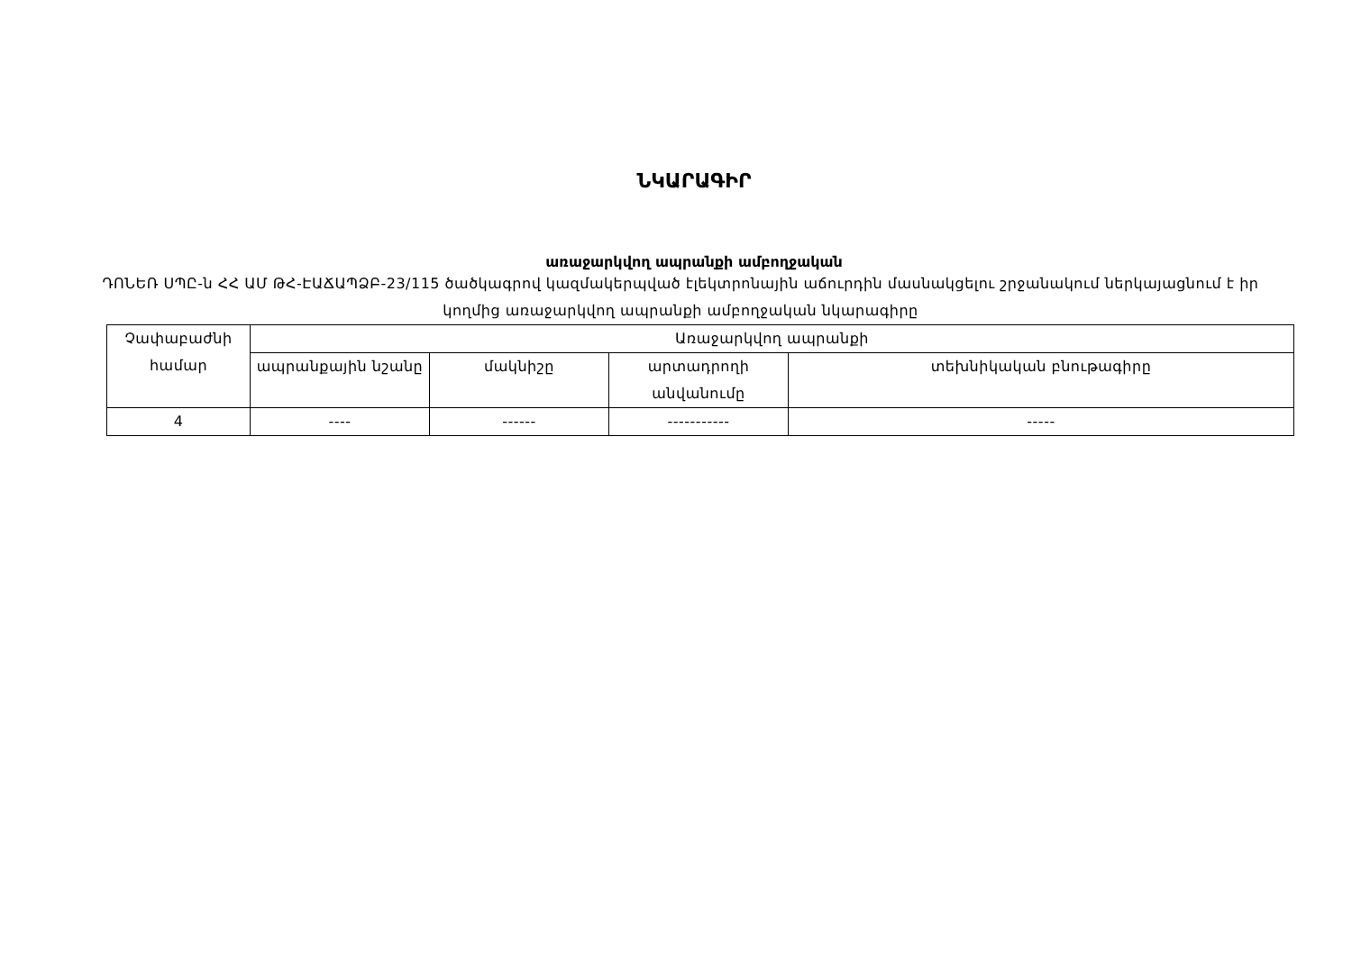ՆԿԱՐԱԳԻՐ
առաջարկվող ապրանքի ամբողջական
ԴՈՆԵՌ ՍՊԸ-ն ՀՀ ԱՄ ԹՀ-ԷԱՃԱՊՁԲ-23/115 ծածկագրով կազմակերպված էլեկտրոնային աճուրդին մասնակցելու շրջանակում ներկայացնում է իր կողմից առաջարկվող ապրանքի ամբողջական նկարագիրը
| Չափաբաժնի համար | Առաջարկվող ապրանքի | | | |
| --- | --- | --- | --- | --- |
| | ապրանքային նշանը | մակնիշը | արտադրողի անվանումը | տեխնիկական բնութագիրը |
| 4 | ---- | ------ | ----------- | ----- |